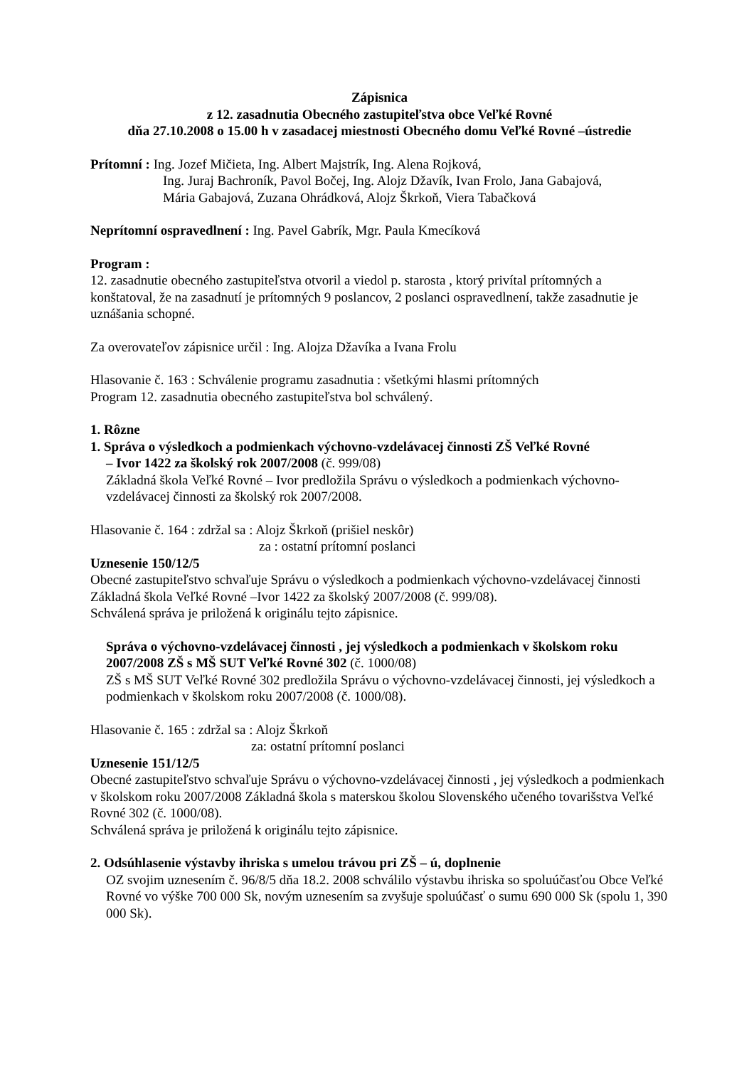Zápisnica
z 12. zasadnutia Obecného zastupiteľstva obce Veľké Rovné
dňa 27.10.2008 o 15.00 h v zasadacej miestnosti Obecného domu Veľké Rovné –ústredie
Prítomní : Ing. Jozef Mičieta, Ing. Albert Majstrík, Ing. Alena Rojková,
Ing. Juraj Bachroník, Pavol Bočej, Ing. Alojz Džavík, Ivan Frolo, Jana Gabajová,
Mária Gabajová, Zuzana Ohrádková, Alojz Škrkoň, Viera Tabačková
Neprítomní ospravedlnení : Ing. Pavel Gabrík, Mgr. Paula Kmecíková
Program :
12. zasadnutie obecného zastupiteľstva otvoril a viedol p. starosta , ktorý privítal prítomných a konštatoval, že na zasadnutí je prítomných 9 poslancov, 2 poslanci ospravedlnení, takže zasadnutie je uznášania schopné.
Za overovateľov zápisnice určil : Ing. Alojza Džavíka a Ivana Frolu
Hlasovanie č. 163 : Schválenie programu zasadnutia : všetkými hlasmi prítomných
Program 12. zasadnutia obecného zastupiteľstva bol schválený.
1. Rôzne
1. Správa o výsledkoch a podmienkach výchovno-vzdelávacej činnosti ZŠ Veľké Rovné
– Ivor 1422 za školský rok 2007/2008 (č. 999/08)
Základná škola Veľké Rovné – Ivor predložila Správu o výsledkoch a podmienkach výchovno-vzdelávacej činnosti za školský rok 2007/2008.
Hlasovanie č. 164 : zdržal sa : Alojz Škrkoň (prišiel neskôr)
za : ostatní prítomní poslanci
Uznesenie 150/12/5
Obecné zastupiteľstvo schvaľuje Správu o výsledkoch a podmienkach výchovno-vzdelávacej činnosti Základná škola Veľké Rovné –Ivor 1422 za školský 2007/2008 (č. 999/08).
Schválená správa je priložená k originálu tejto zápisnice.
Správa o výchovno-vzdelávacej činnosti , jej výsledkoch a podmienkach v školskom roku 2007/2008 ZŠ s MŠ SUT Veľké Rovné 302 (č. 1000/08)
ZŠ s MŠ SUT Veľké Rovné 302 predložila Správu o výchovno-vzdelávacej činnosti, jej výsledkoch a podmienkach v školskom roku 2007/2008 (č. 1000/08).
Hlasovanie č. 165 : zdržal sa : Alojz Škrkoň
za: ostatní prítomní poslanci
Uznesenie 151/12/5
Obecné zastupiteľstvo schvaľuje Správu o výchovno-vzdelávacej činnosti , jej výsledkoch a podmienkach v školskom roku 2007/2008 Základná škola s materskou školou Slovenského učeného tovarišstva Veľké Rovné 302 (č. 1000/08).
Schválená správa je priložená k originálu tejto zápisnice.
2. Odsúhlasenie výstavby ihriska s umelou trávou pri ZŠ – ú, doplnenie
OZ svojim uznesením č. 96/8/5 dňa 18.2. 2008 schválilo výstavbu ihriska so spoluúčasťou Obce Veľké Rovné vo výške 700 000 Sk, novým uznesením sa zvyšuje spoluúčasť o sumu 690 000 Sk (spolu 1, 390 000 Sk).